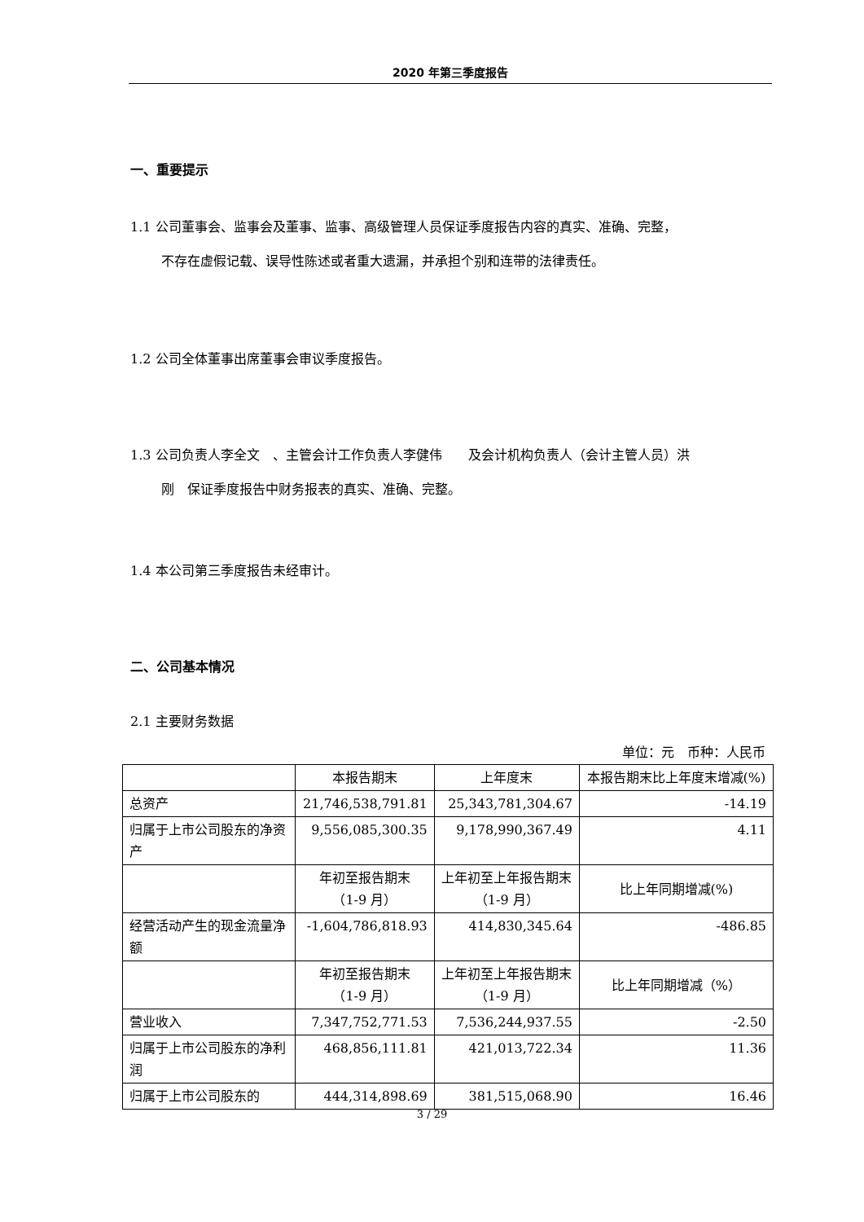2020 年第三季度报告
一、重要提示
1.1 公司董事会、监事会及董事、监事、高级管理人员保证季度报告内容的真实、准确、完整，
不存在虚假记载、误导性陈述或者重大遗漏，并承担个别和连带的法律责任。
1.2 公司全体董事出席董事会审议季度报告。
1.3 公司负责人李全文　、主管会计工作负责人李健伟　　及会计机构负责人（会计主管人员）洪
刚　保证季度报告中财务报表的真实、准确、完整。
1.4 本公司第三季度报告未经审计。
二、公司基本情况
2.1 主要财务数据
单位：元　币种：人民币
| | 本报告期末 | 上年度末 | 本报告期末比上年度末增减(%) |
| 总资产 | 21,746,538,791.81 | 25,343,781,304.67 | -14.19 |
| 归属于上市公司股东的净资产 | 9,556,085,300.35 | 9,178,990,367.49 | 4.11 |
| | 年初至报告期末 （1-9 月） | 上年初至上年报告期末 （1-9 月） | 比上年同期增减(%) |
| 经营活动产生的现金流量净额 | -1,604,786,818.93 | 414,830,345.64 | -486.85 |
| | 年初至报告期末 （1-9 月） | 上年初至上年报告期末 （1-9 月） | 比上年同期增减（%） |
| 营业收入 | 7,347,752,771.53 | 7,536,244,937.55 | -2.50 |
| 归属于上市公司股东的净利润 | 468,856,111.81 | 421,013,722.34 | 11.36 |
| 归属于上市公司股东的 | 444,314,898.69 | 381,515,068.90 | 16.46 |
3 / 29